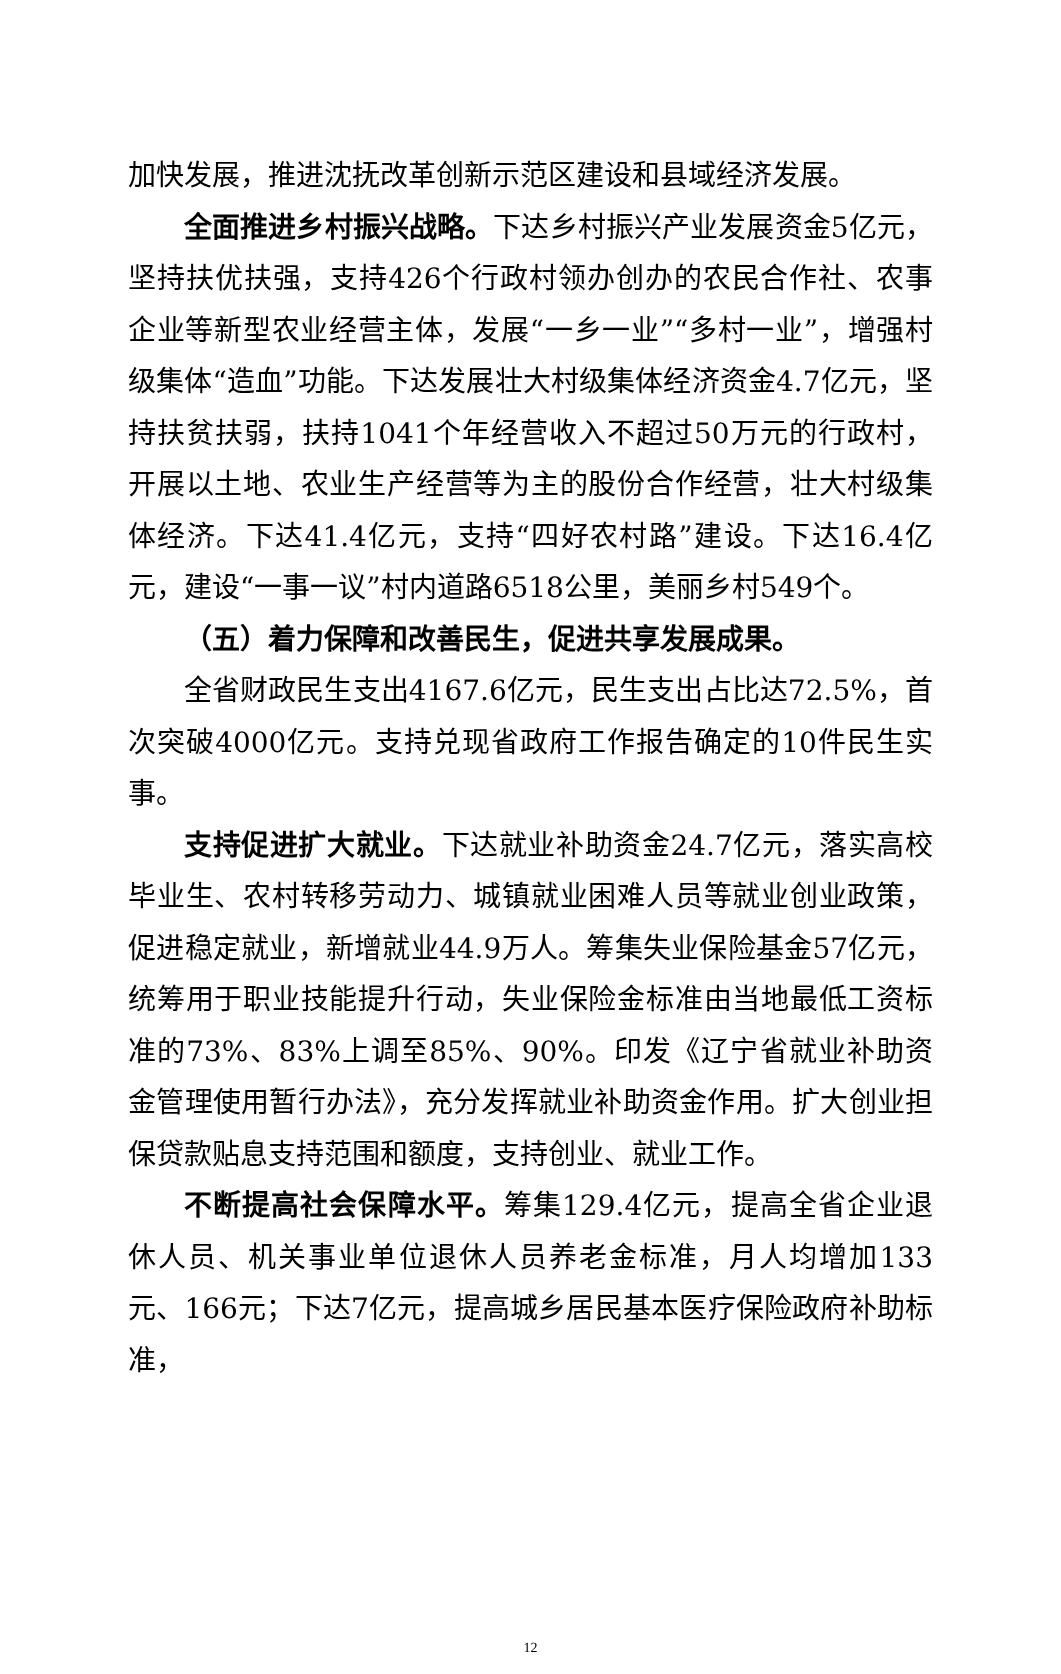加快发展，推进沈抚改革创新示范区建设和县域经济发展。
全面推进乡村振兴战略。下达乡村振兴产业发展资金5亿元，坚持扶优扶强，支持426个行政村领办创办的农民合作社、农事企业等新型农业经营主体，发展“一乡一业”“多村一业”，增强村级集体“造血”功能。下达发展壮大村级集体经济资金4.7亿元，坚持扶贫扶弱，扶持1041个年经营收入不超过50万元的行政村，开展以土地、农业生产经营等为主的股份合作经营，壮大村级集体经济。下达41.4亿元，支持“四好农村路”建设。下达16.4亿元，建设“一事一议”村内道路6518公里，美丽乡村549个。
（五）着力保障和改善民生，促进共享发展成果。
全省财政民生支出4167.6亿元，民生支出占比达72.5%，首次突破4000亿元。支持兑现省政府工作报告确定的10件民生实事。
支持促进扩大就业。下达就业补助资金24.7亿元，落实高校毕业生、农村转移劳动力、城镇就业困难人员等就业创业政策，促进稳定就业，新增就业44.9万人。筹集失业保险基金57亿元，统筹用于职业技能提升行动，失业保险金标准由当地最低工资标准的73%、83%上调至85%、90%。印发《辽宁省就业补助资金管理使用暂行办法》，充分发挥就业补助资金作用。扩大创业担保贷款贴息支持范围和额度，支持创业、就业工作。
不断提高社会保障水平。筹集129.4亿元，提高全省企业退休人员、机关事业单位退休人员养老金标准，月人均增加133元、166元；下达7亿元，提高城乡居民基本医疗保险政府补助标准，
12